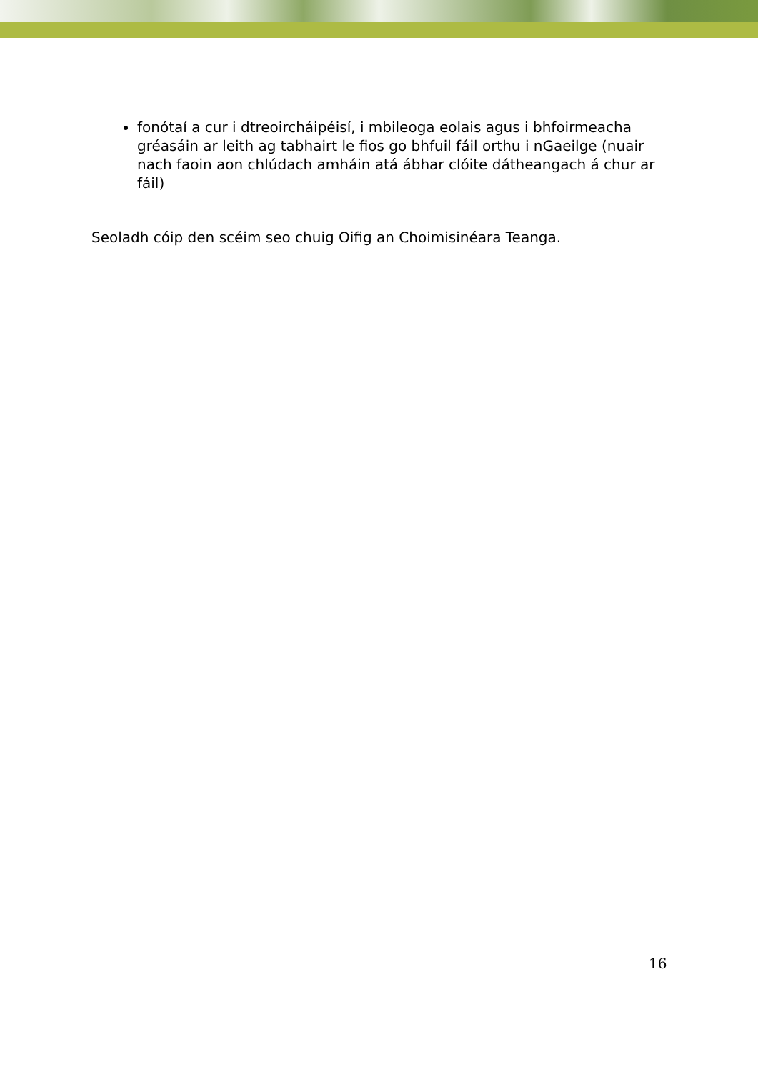fonótaí a cur i dtreoircháipéisí, i mbileoga eolais agus i bhfoirmeacha gréasáin ar leith ag tabhairt le fios go bhfuil fáil orthu i nGaeilge (nuair nach faoin aon chlúdach amháin atá ábhar clóite dátheangach á chur ar fáil)
Seoladh cóip den scéim seo chuig Oifig an Choimisinéara Teanga.
16